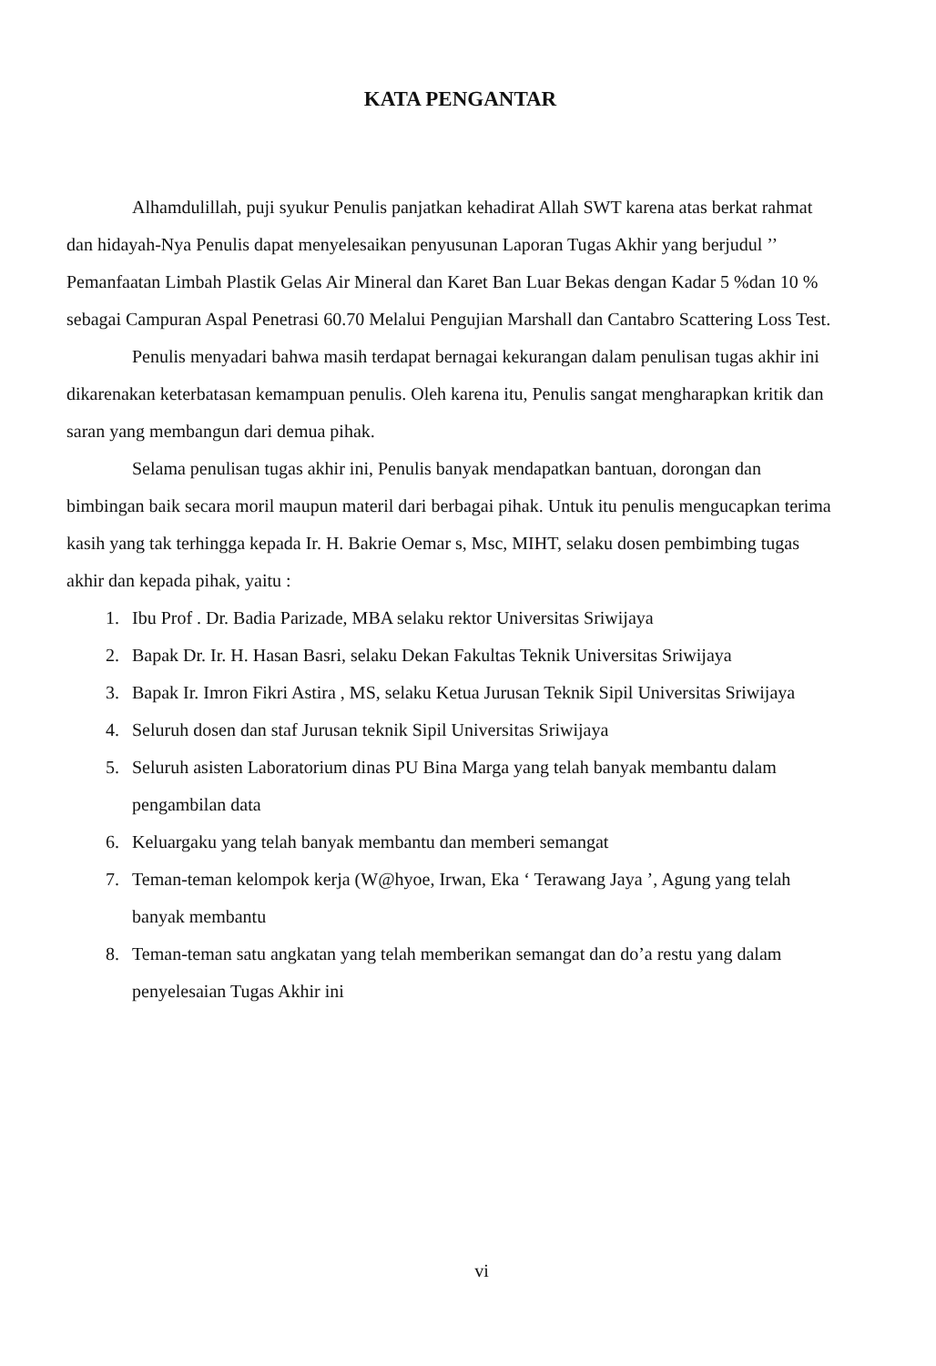KATA PENGANTAR
Alhamdulillah, puji syukur Penulis panjatkan kehadirat Allah SWT karena atas berkat rahmat dan hidayah-Nya Penulis dapat menyelesaikan penyusunan Laporan Tugas Akhir yang berjudul ’’ Pemanfaatan Limbah Plastik Gelas Air Mineral dan Karet Ban Luar Bekas dengan Kadar 5 %dan 10 % sebagai Campuran Aspal Penetrasi 60.70 Melalui Pengujian Marshall dan Cantabro Scattering Loss Test.
Penulis menyadari bahwa masih terdapat bernagai kekurangan dalam penulisan tugas akhir ini dikarenakan keterbatasan kemampuan penulis. Oleh karena itu, Penulis sangat mengharapkan kritik dan saran yang membangun dari demua pihak.
Selama penulisan tugas akhir ini, Penulis banyak mendapatkan bantuan, dorongan dan bimbingan baik secara moril maupun materil dari berbagai pihak. Untuk itu penulis mengucapkan terima kasih yang tak terhingga kepada Ir. H. Bakrie Oemar s, Msc, MIHT, selaku dosen pembimbing tugas akhir dan kepada pihak, yaitu :
1. Ibu Prof . Dr. Badia Parizade, MBA selaku rektor Universitas Sriwijaya
2. Bapak Dr. Ir. H. Hasan Basri, selaku Dekan Fakultas Teknik Universitas Sriwijaya
3. Bapak Ir. Imron Fikri Astira , MS, selaku Ketua Jurusan Teknik Sipil Universitas Sriwijaya
4. Seluruh dosen dan staf Jurusan teknik Sipil Universitas Sriwijaya
5. Seluruh asisten Laboratorium dinas PU Bina Marga yang telah banyak membantu dalam pengambilan data
6. Keluargaku yang telah banyak membantu dan memberi semangat
7. Teman-teman kelompok kerja (W@hyoe, Irwan, Eka ‘ Terawang Jaya ’, Agung yang telah banyak membantu
8. Teman-teman satu angkatan yang telah memberikan semangat dan do’a restu yang dalam penyelesaian Tugas Akhir ini
vi